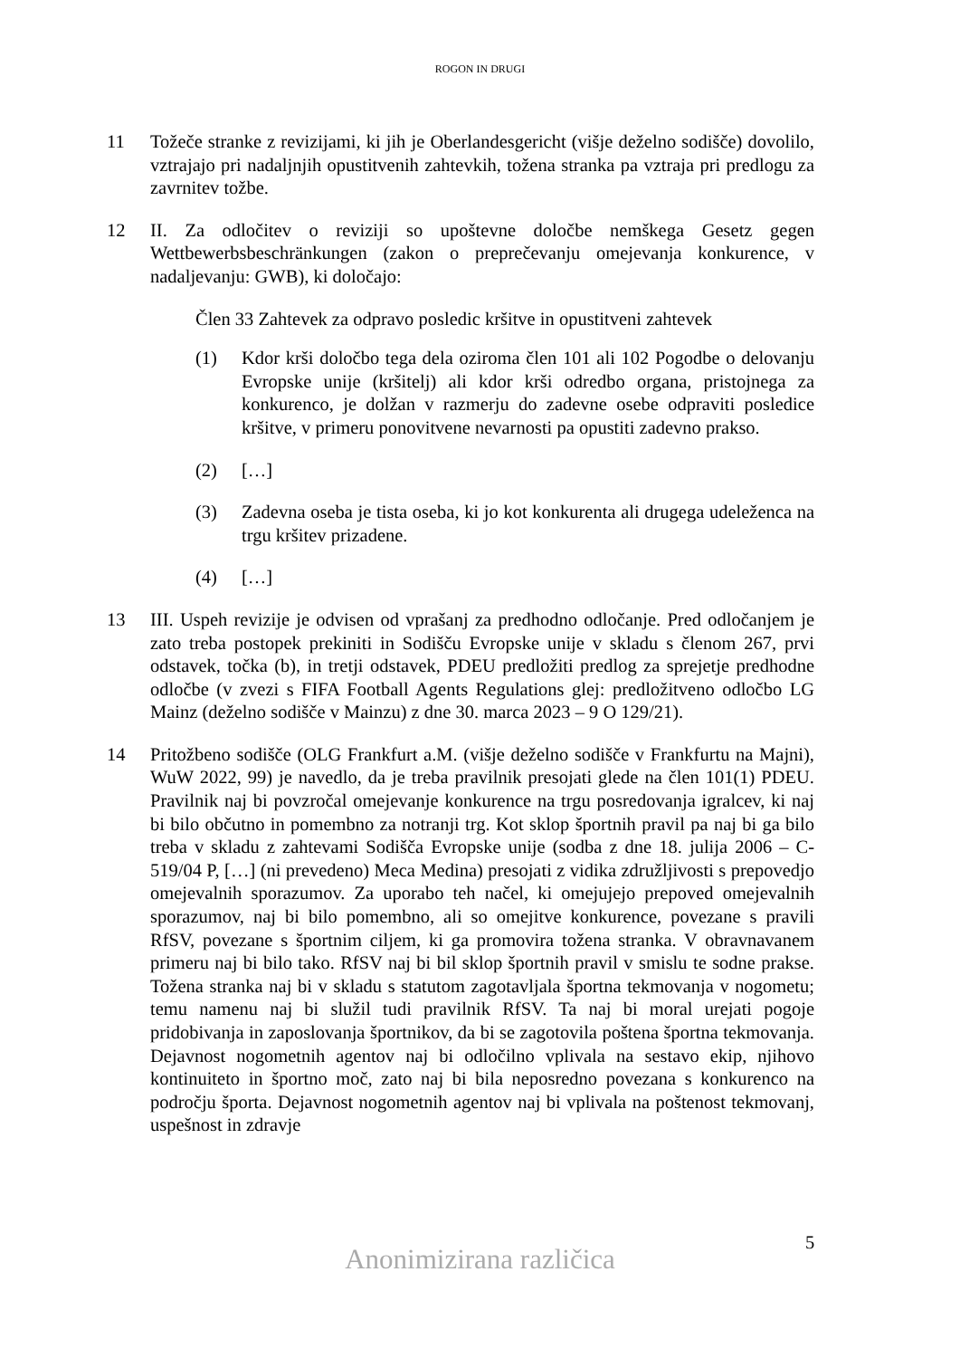ROGON IN DRUGI
11 Tožeče stranke z revizijami, ki jih je Oberlandesgericht (višje deželno sodišče) dovolilo, vztrajajo pri nadaljnjih opustitvenih zahtevkih, tožena stranka pa vztraja pri predlogu za zavrnitev tožbe.
12 II. Za odločitev o reviziji so upoštevne določbe nemškega Gesetz gegen Wettbewerbsbeschränkungen (zakon o preprečevanju omejevanja konkurence, v nadaljevanju: GWB), ki določajo:
Člen 33 Zahtevek za odpravo posledic kršitve in opustitveni zahtevek
(1) Kdor krši določbo tega dela oziroma člen 101 ali 102 Pogodbe o delovanju Evropske unije (kršitelj) ali kdor krši odredbo organa, pristojnega za konkurenco, je dolžan v razmerju do zadevne osebe odpraviti posledice kršitve, v primeru ponovitvene nevarnosti pa opustiti zadevno prakso.
(2) […]
(3) Zadevna oseba je tista oseba, ki jo kot konkurenta ali drugega udeleženca na trgu kršitev prizadene.
(4) […]
13 III. Uspeh revizije je odvisen od vprašanj za predhodno odločanje. Pred odločanjem je zato treba postopek prekiniti in Sodišču Evropske unije v skladu s členom 267, prvi odstavek, točka (b), in tretji odstavek, PDEU predložiti predlog za sprejetje predhodne odločbe (v zvezi s FIFA Football Agents Regulations glej: predložitveno odločbo LG Mainz (deželno sodišče v Mainzu) z dne 30. marca 2023 – 9 O 129/21).
14 Pritožbeno sodišče (OLG Frankfurt a.M. (višje deželno sodišče v Frankfurtu na Majni), WuW 2022, 99) je navedlo, da je treba pravilnik presojati glede na člen 101(1) PDEU. Pravilnik naj bi povzročal omejevanje konkurence na trgu posredovanja igralcev, ki naj bi bilo občutno in pomembno za notranji trg. Kot sklop športnih pravil pa naj bi ga bilo treba v skladu z zahtevami Sodišča Evropske unije (sodba z dne 18. julija 2006 – C-519/04 P, […] (ni prevedeno) Meca Medina) presojati z vidika združljivosti s prepovedjo omejevalnih sporazumov. Za uporabo teh načel, ki omejujejo prepoved omejevalnih sporazumov, naj bi bilo pomembno, ali so omejitve konkurence, povezane s pravili RfSV, povezane s športnim ciljem, ki ga promovira tožena stranka. V obravnavanem primeru naj bi bilo tako. RfSV naj bi bil sklop športnih pravil v smislu te sodne prakse. Tožena stranka naj bi v skladu s statutom zagotavljala športna tekmovanja v nogometu; temu namenu naj bi služil tudi pravilnik RfSV. Ta naj bi moral urejati pogoje pridobivanja in zaposlovanja športnikov, da bi se zagotovila poštena športna tekmovanja. Dejavnost nogometnih agentov naj bi odločilno vplivala na sestavo ekip, njihovo kontinuiteto in športno moč, zato naj bi bila neposredno povezana s konkurenco na področju športa. Dejavnost nogometnih agentov naj bi vplivala na poštenost tekmovanj, uspešnost in zdravje
5
Anonimizirana različica